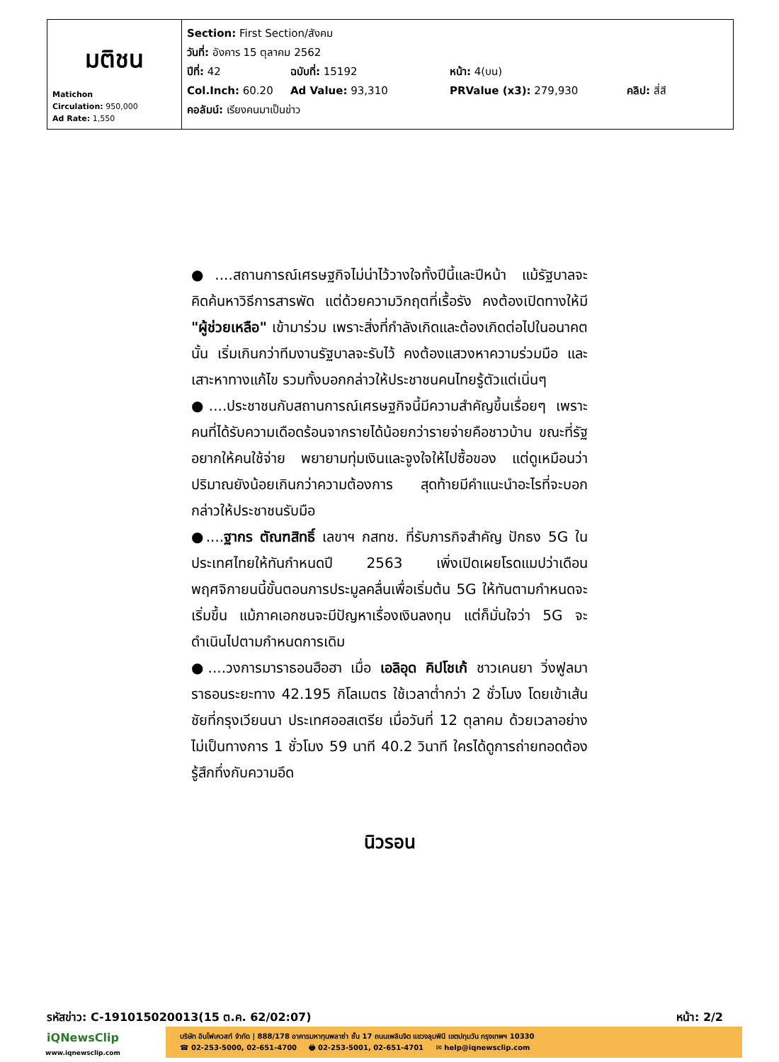| มติชน Matichon Circulation: 950,000 Ad Rate: 1,550 | Section: First Section/สังคม วันที่: อังคาร 15 ตุลาคม 2562 ปีที่: 42 ฉบับที่: 15192 หน้า: 4(บน) Col.Inch: 60.20 Ad Value: 93,310 PRValue (x3): 279,930 คลิป: สี่สี คอลัมน์: เรียงคนมาเป็นข่าว |
●....สถานการณ์เศรษฐกิจไม่น่าไว้วางใจทั้งปีนี้และปีหน้า แม้รัฐบาลจะคิดค้นหาวิธีการสารพัด แต่ด้วยความวิกฤตที่เรื้อรัง คงต้องเปิดทางให้มี "ผู้ช่วยเหลือ" เข้ามาร่วม เพราะสิ่งที่กำลังเกิดและต้องเกิดต่อไปในอนาคตนั้น เริ่มเกินกว่าทีมงานรัฐบาลจะรับไว้ คงต้องแสวงหาความร่วมมือ และเสาะหาทางแก้ไข รวมทั้งบอกกล่าวให้ประชาชนคนไทยรู้ตัวแต่เนิ่นๆ
●....ประชาชนกับสถานการณ์เศรษฐกิจนี้มีความสำคัญขึ้นเรื่อยๆ เพราะคนที่ได้รับความเดือดร้อนจากรายได้น้อยกว่ารายจ่ายคือชาวบ้าน ขณะที่รัฐอยากให้คนใช้จ่าย พยายามทุ่มเงินและจูงใจให้ไปซื้อของ แต่ดูเหมือนว่าปริมาณยังน้อยเกินกว่าความต้องการ สุดท้ายมีคำแนะนำอะไรที่จะบอกกล่าวให้ประชาชนรับมือ
●....ฐากร ตัณฑสิทธิ์ เลขาฯ กสทช. ที่รับภารกิจสำคัญ ปักธง 5G ในประเทศไทยให้ทันกำหนดปี 2563 เพิ่งเปิดเผยโรดแมปว่าเดือนพฤศจิกายนนี้ขั้นตอนการประมูลคลื่นเพื่อเริ่มต้น 5G ให้ทันตามกำหนดจะเริ่มขึ้น แม้ภาคเอกชนจะมีปัญหาเรื่องเงินลงทุน แต่ก็มั่นใจว่า 5G จะดำเนินไปตามกำหนดการเดิม
●....วงการมาราธอนฮือฮา เมื่อ เอลิอุด คิปโชเก้ ชาวเคนยา วิ่งฟูลมาราธอนระยะทาง 42.195 กิโลเมตร ใช้เวลาต่ำกว่า 2 ชั่วโมง โดยเข้าเส้นชัยที่กรุงเวียนนา ประเทศออสเตรีย เมื่อวันที่ 12 ตุลาคม ด้วยเวลาอย่างไม่เป็นทางการ 1 ชั่วโมง 59 นาที 40.2 วินาที ใครได้ดูการถ่ายทอดต้องรู้สึกทึ่งกับความอึด
นิวรอน
รหัสข่าว: C-191015020013(15 ต.ค. 62/02:07) หน้า: 2/2
iQNewsClip
www.iqnewsclip.com
บริษัท อินโฟเควสท์ จำกัด | 888/178 อาคารมหาทุนพลาซ่า ชั้น 17 ถนนเพลินจิต แขวงลุมพินี เขตปทุมวัน กรุงเทพฯ 10330
☎ 02-253-5000, 02-651-4700 🖶 02-253-5001, 02-651-4701 ✉ help@iqnewsclip.com